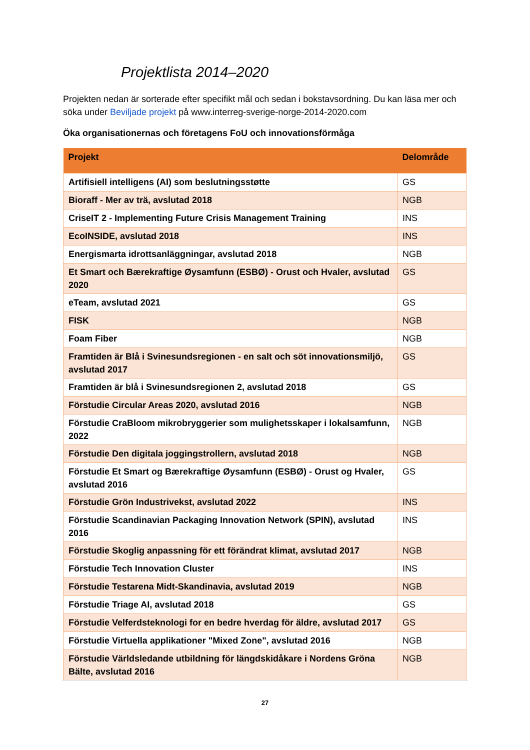Projektlista 2014–2020
Projekten nedan är sorterade efter specifikt mål och sedan i bokstavsordning. Du kan läsa mer och söka under Beviljade projekt på www.interreg-sverige-norge-2014-2020.com
Öka organisationernas och företagens FoU och innovationsförmåga
| Projekt | Delområde |
| --- | --- |
| Artifisiell intelligens (AI) som beslutningsstøtte | GS |
| Bioraff - Mer av trä, avslutad 2018 | NGB |
| CriseIT 2 - Implementing Future Crisis Management Training | INS |
| EcoINSIDE, avslutad 2018 | INS |
| Energismarta idrottsanläggningar, avslutad 2018 | NGB |
| Et Smart och Bærekraftige Øysamfunn (ESBØ) - Orust och Hvaler, avslutad 2020 | GS |
| eTeam, avslutad 2021 | GS |
| FISK | NGB |
| Foam Fiber | NGB |
| Framtiden är Blå i Svinesundsregionen - en salt och söt innovationsmiljö, avslutad 2017 | GS |
| Framtiden är blå i Svinesundsregionen 2, avslutad 2018 | GS |
| Förstudie Circular Areas 2020, avslutad 2016 | NGB |
| Förstudie CraBloom mikrobryggerier som mulighetsskaper i lokalsamfunn, 2022 | NGB |
| Förstudie Den digitala joggingstrollern, avslutad 2018 | NGB |
| Förstudie Et Smart og Bærekraftige Øysamfunn (ESBØ) - Orust og Hvaler, avslutad 2016 | GS |
| Förstudie Grön Industrivekst, avslutad 2022 | INS |
| Förstudie Scandinavian Packaging Innovation Network (SPIN), avslutad 2016 | INS |
| Förstudie Skoglig anpassning för ett förändrat klimat, avslutad 2017 | NGB |
| Förstudie Tech Innovation Cluster | INS |
| Förstudie Testarena Midt-Skandinavia, avslutad 2019 | NGB |
| Förstudie Triage AI, avslutad 2018 | GS |
| Förstudie Velferdsteknologi for en bedre hverdag för äldre, avslutad 2017 | GS |
| Förstudie Virtuella applikationer "Mixed Zone", avslutad 2016 | NGB |
| Förstudie Världsledande utbildning för längdskidåkare i Nordens Gröna Bälte, avslutad 2016 | NGB |
27